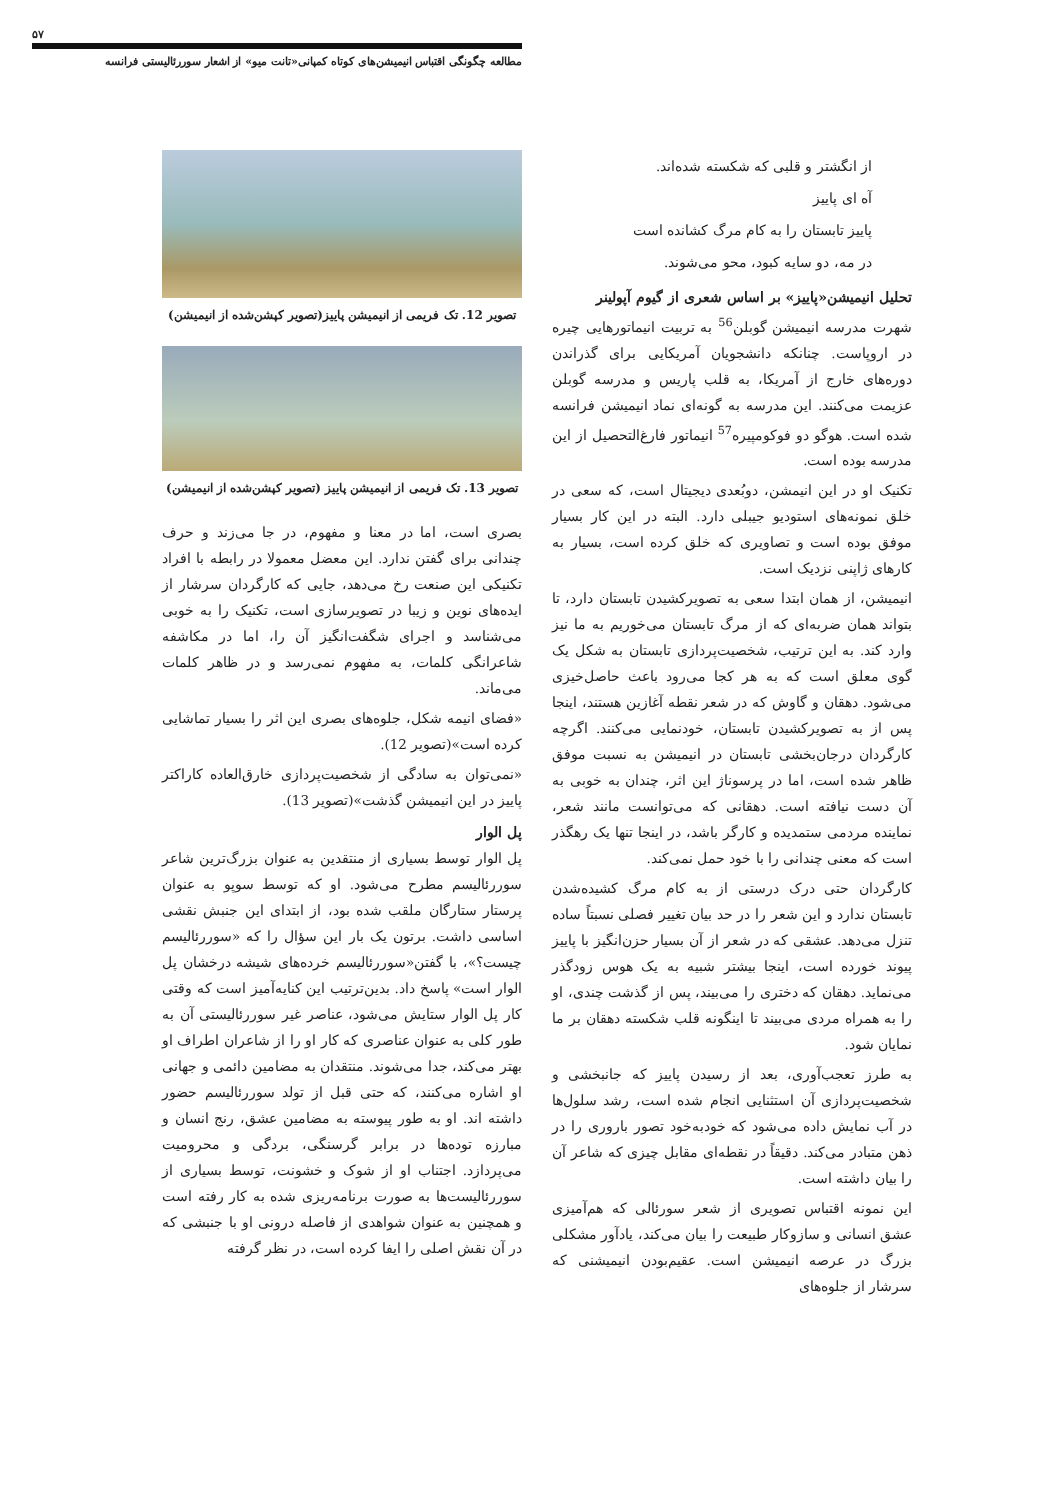۵۷
مطالعه چگونگی اقتباس انیمیشن‌های کوتاه کمپانی«تانت میو» از اشعار سوررئالیستی فرانسه
از انگشتر و قلبی که شکسته شده‌اند.
آه ای پاییز
پاییز تابستان را به کام مرگ کشانده است
در مه، دو سایه کبود، محو می‌شوند.
تحلیل انیمیشن«پاییز» بر اساس شعری از گیوم آپولینر
شهرت مدرسه انیمیشن گوبلن<sup>56</sup> به تربیت انیماتورهایی چیره در اروپاست. چنانکه دانشجویان آمریکایی برای گذراندن دوره‌های خارج از آمریکا، به قلب پاریس و مدرسه گوبلن عزیمت می‌کنند. این مدرسه به گونه‌ای نماد انیمیشن فرانسه شده است. هوگو دو فوکومپیره<sup>57</sup> انیماتور فارغ‌التحصیل از این مدرسه بوده است.
تکنیک او در این انیمشن، دوبُعدی دیجیتال است، که سعی در خلق نمونه‌های استودیو جیبلی دارد. البته در این کار بسیار موفق بوده است و تصاویری که خلق کرده است، بسیار به کارهای ژاپنی نزدیک است.
انیمیشن، از همان ابتدا سعی به تصویرکشیدن تابستان دارد، تا بتواند همان ضربه‌ای که از مرگ تابستان می‌خوریم به ما نیز وارد کند. به این ترتیب، شخصیت‌پردازی تابستان به شکل یک گوی معلق است که به هر کجا می‌رود باعث حاصل‌خیزی می‌شود. دهقان و گاوش که در شعر نقطه آغازین هستند، اینجا پس از به تصویرکشیدن تابستان، خودنمایی می‌کنند. اگرچه کارگردان درجان‌بخشی تابستان در انیمیشن به نسبت موفق ظاهر شده است، اما در پرسوناژ این اثر، چندان به خوبی به آن دست نیافته است. دهقانی که می‌توانست مانند شعر، نماینده مردمی ستمدیده و کارگر باشد، در اینجا تنها یک رهگذر است که معنی چندانی را با خود حمل نمی‌کند.
کارگردان حتی درک درستی از به کام مرگ کشیده‌شدن تابستان ندارد و این شعر را در حد بیان تغییر فصلی نسبتاً ساده تنزل می‌دهد. عشقی که در شعر از آن بسیار حزن‌انگیز با پاییز پیوند خورده است، اینجا بیشتر شبیه به یک هوس زودگذر می‌نماید. دهقان که دختری را می‌بیند، پس از گذشت چندی، او را به همراه مردی می‌بیند تا اینگونه قلب شکسته دهقان بر ما نمایان شود.
به طرز تعجب‌آوری، بعد از رسیدن پاییز که جانبخشی و شخصیت‌پردازی آن استثنایی انجام شده است، رشد سلول‌ها در آب نمایش داده می‌شود که خودبه‌خود تصور باروری را در ذهن متبادر می‌کند. دقیقاً در نقطه‌ای مقابل چیزی که شاعر آن را بیان داشته است.
این نمونه اقتباس تصویری از شعر سورئالی که هم‌آمیزی عشق انسانی و سازوکار طبیعت را بیان می‌کند، یادآور مشکلی بزرگ در عرصه انیمیشن است. عقیم‌بودن انیمیشنی که سرشار از جلوه‌های
تصویر 12. تک فریمی از انیمیشن پاییز(تصویر کپشن‌شده از انیمیشن)
تصویر 13. تک فریمی از انیمیشن پاییز (تصویر کپشن‌شده از انیمیشن)
بصری است، اما در معنا و مفهوم، در جا می‌زند و حرف چندانی برای گفتن ندارد. این معضل معمولا در رابطه با افراد تکنیکی این صنعت رخ می‌دهد، جایی که کارگردان سرشار از ایده‌های نوین و زیبا در تصویرسازی است، تکنیک را به خوبی می‌شناسد و اجرای شگفت‌انگیز آن را، اما در مکاشفه شاعرانگی کلمات، به مفهوم نمی‌رسد و در ظاهر کلمات می‌ماند.
«فضای انیمه شکل، جلوه‌های بصری این اثر را بسیار تماشایی کرده است»(تصویر 12).
«نمی‌توان به سادگی از شخصیت‌پردازی خارق‌العاده کاراکتر پاییز در این انیمیشن گذشت»(تصویر 13).
پل الوار
پل الوار توسط بسیاری از منتقدین به عنوان بزرگ‌ترین شاعر سوررئالیسم مطرح می‌شود. او که توسط سوپو به عنوان پرستار ستارگان ملقب شده بود، از ابتدای این جنبش نقشی اساسی داشت. برتون یک بار این سؤال را که «سوررئالیسم چیست؟»، با گفتن«سوررئالیسم خرده‌های شیشه درخشان پل الوار است» پاسخ داد. بدین‌ترتیب این کنایه‌آمیز است که وقتی کار پل الوار ستایش می‌شود، عناصر غیر سوررئالیستی آن به طور کلی به عنوان عناصری که کار او را از شاعران اطراف او بهتر می‌کند، جدا می‌شوند. منتقدان به مضامین دائمی و جهانی او اشاره می‌کنند، که حتی قبل از تولد سوررئالیسم حضور داشته اند. او به طور پیوسته به مضامین عشق، رنج انسان و مبارزه توده‌ها در برابر گرسنگی، بردگی و محرومیت می‌پردازد. اجتناب او از شوک و خشونت، توسط بسیاری از سوررئالیست‌ها به صورت برنامه‌ریزی شده به کار رفته است و همچنین به عنوان شواهدی از فاصله درونی او با جنبشی که در آن نقش اصلی را ایفا کرده است، در نظر گرفته